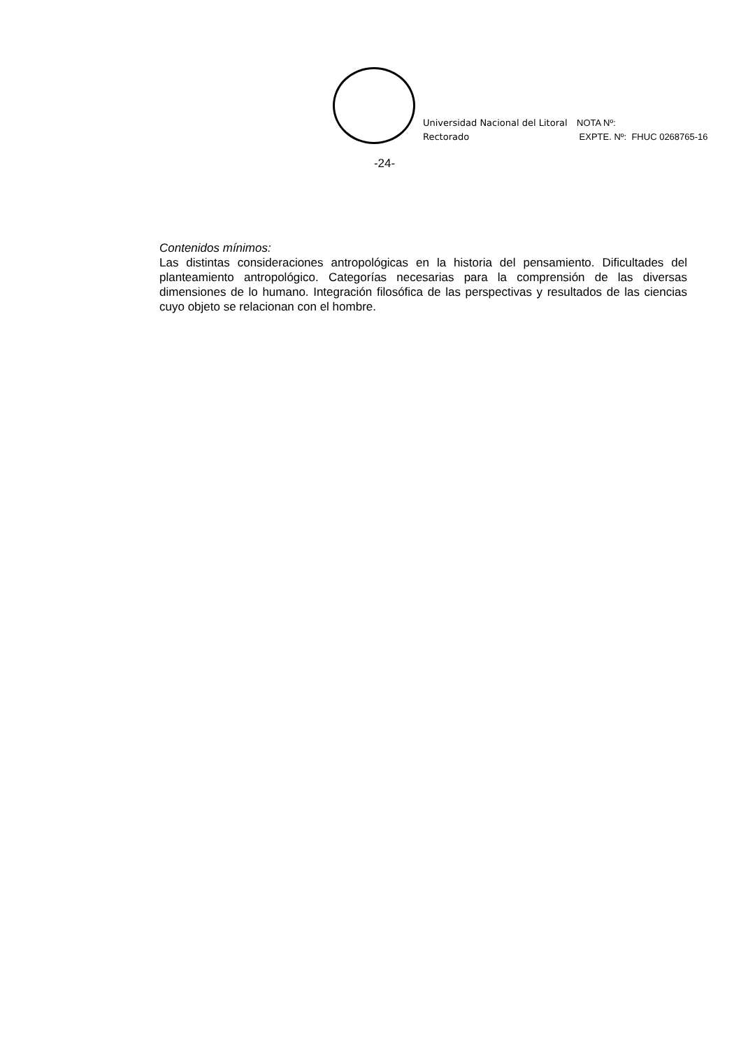Universidad Nacional del Litoral
Rectorado
NOTA Nº:
EXPTE. Nº: FHUC 0268765-16
-24-
Contenidos mínimos:
Las distintas consideraciones antropológicas en la historia del pensamiento. Dificultades del planteamiento antropológico. Categorías necesarias para la comprensión de las diversas dimensiones de lo humano. Integración filosófica de las perspectivas y resultados de las ciencias cuyo objeto se relacionan con el hombre.